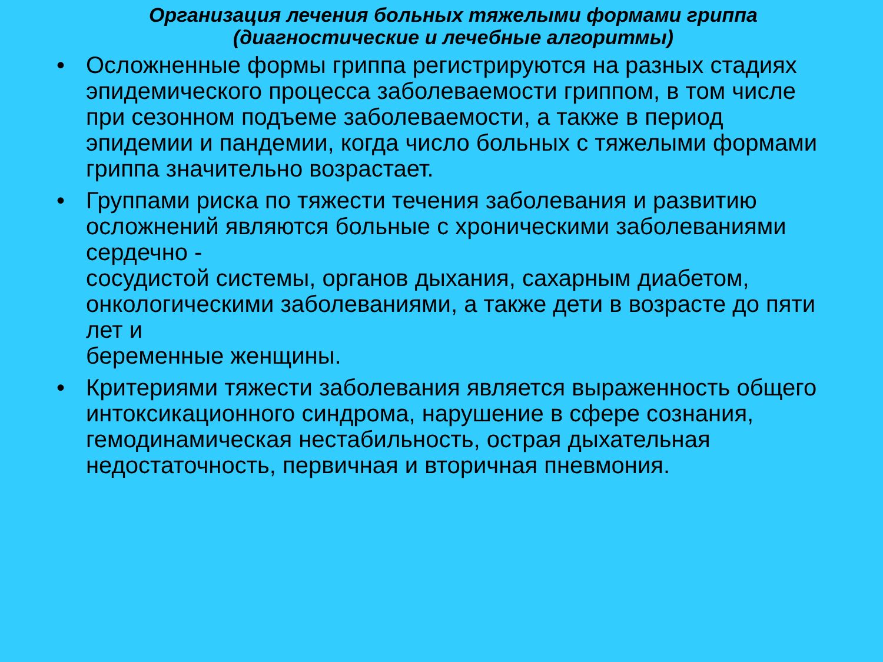Организация лечения больных тяжелыми формами гриппа
(диагностические и лечебные алгоритмы)
• Осложненные формы гриппа регистрируются на разных стадиях эпидемического процесса заболеваемости гриппом, в том числе при сезонном подъеме заболеваемости, а также в период эпидемии и пандемии, когда число больных с тяжелыми формами гриппа значительно возрастает.
• Группами риска по тяжести течения заболевания и развитию
осложнений являются больные с хроническими заболеваниями сердечно -
сосудистой системы, органов дыхания, сахарным диабетом,
онкологическими заболеваниями, а также дети в возрасте до пяти лет и
беременные женщины.
• Критериями тяжести заболевания является выраженность общего интоксикационного синдрома, нарушение в сфере сознания, гемодинамическая нестабильность, острая дыхательная недостаточность, первичная и вторичная пневмония.